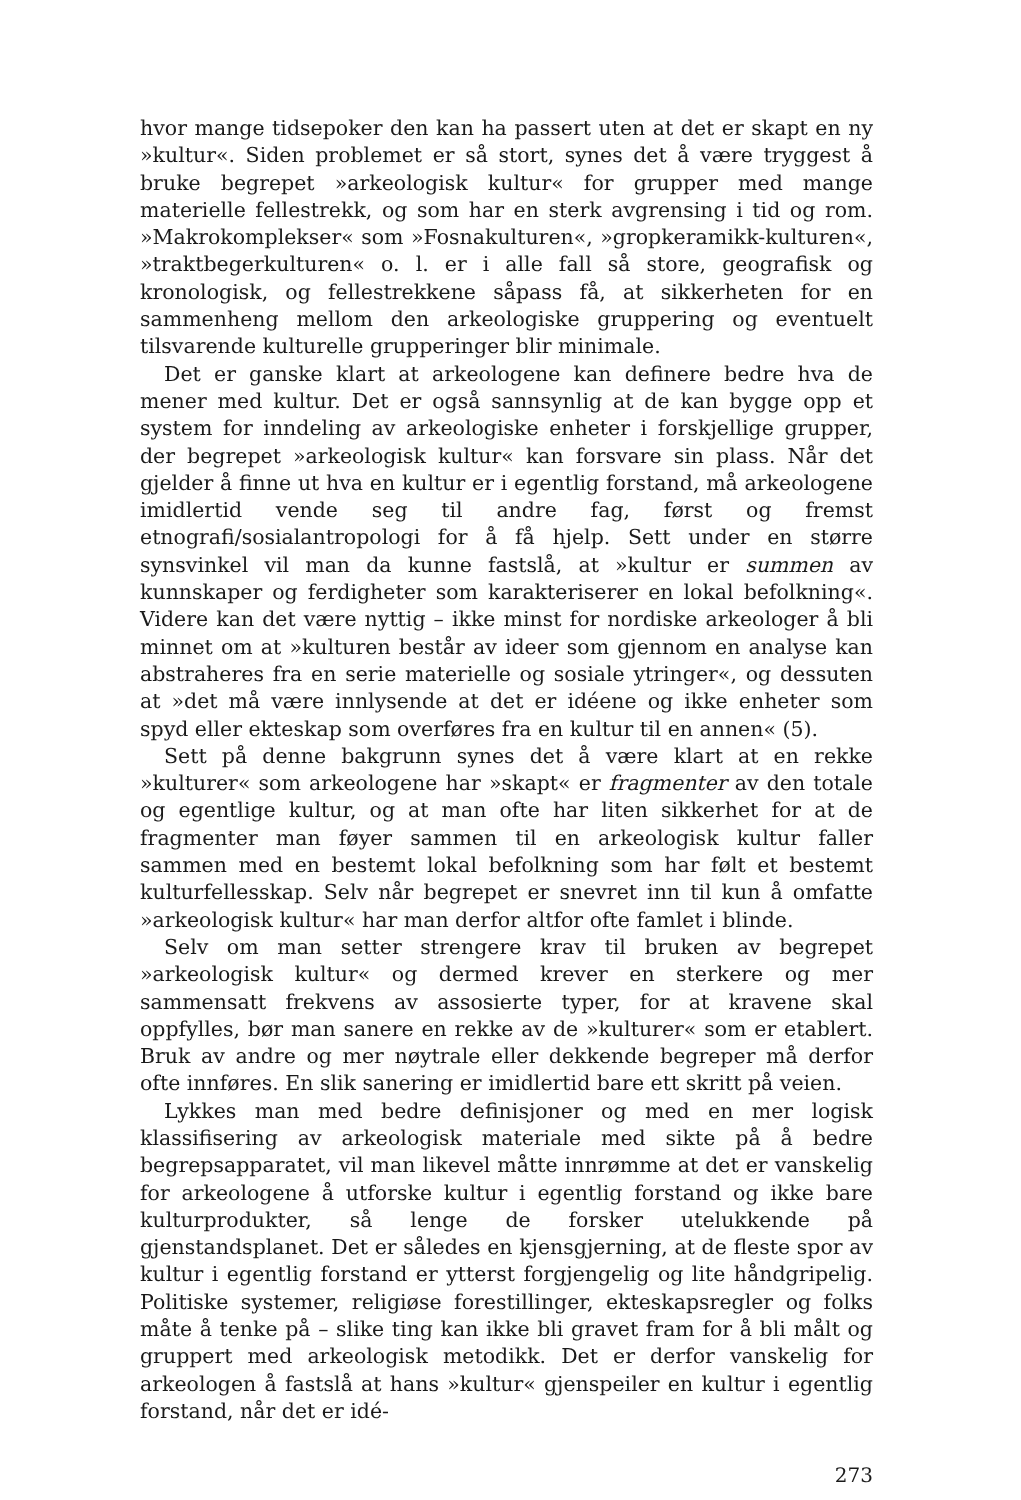hvor mange tidsepoker den kan ha passert uten at det er skapt en ny »kultur«. Siden problemet er så stort, synes det å være tryggest å bruke begrepet »arkeologisk kultur« for grupper med mange materielle fellestrekk, og som har en sterk avgrensing i tid og rom. »Makrokomplekser« som »Fosnakulturen«, »gropkeramikk-kulturen«, »traktbegerkulturen« o. l. er i alle fall så store, geografisk og kronologisk, og fellestrekkene såpass få, at sikkerheten for en sammenheng mellom den arkeologiske gruppering og eventuelt tilsvarende kulturelle grupperinger blir minimale.
Det er ganske klart at arkeologene kan definere bedre hva de mener med kultur. Det er også sannsynlig at de kan bygge opp et system for inndeling av arkeologiske enheter i forskjellige grupper, der begrepet »arkeologisk kultur« kan forsvare sin plass. Når det gjelder å finne ut hva en kultur er i egentlig forstand, må arkeologene imidlertid vende seg til andre fag, først og fremst etnografi/sosialantropologi for å få hjelp. Sett under en større synsvinkel vil man da kunne fastslå, at »kultur er summen av kunnskaper og ferdigheter som karakteriserer en lokal befolkning«. Videre kan det være nyttig – ikke minst for nordiske arkeologer å bli minnet om at »kulturen består av ideer som gjennom en analyse kan abstraheres fra en serie materielle og sosiale ytringer«, og dessuten at »det må være innlysende at det er idéene og ikke enheter som spyd eller ekteskap som overføres fra en kultur til en annen« (5).
Sett på denne bakgrunn synes det å være klart at en rekke »kulturer« som arkeologene har »skapt« er fragmenter av den totale og egentlige kultur, og at man ofte har liten sikkerhet for at de fragmenter man føyer sammen til en arkeologisk kultur faller sammen med en bestemt lokal befolkning som har følt et bestemt kulturfellesskap. Selv når begrepet er snevret inn til kun å omfatte »arkeologisk kultur« har man derfor altfor ofte famlet i blinde.
Selv om man setter strengere krav til bruken av begrepet »arkeologisk kultur« og dermed krever en sterkere og mer sammensatt frekvens av assosierte typer, for at kravene skal oppfylles, bør man sanere en rekke av de »kulturer« som er etablert. Bruk av andre og mer nøytrale eller dekkende begreper må derfor ofte innføres. En slik sanering er imidlertid bare ett skritt på veien.
Lykkes man med bedre definisjoner og med en mer logisk klassifisering av arkeologisk materiale med sikte på å bedre begrepsapparatet, vil man likevel måtte innrømme at det er vanskelig for arkeologene å utforske kultur i egentlig forstand og ikke bare kulturprodukter, så lenge de forsker utelukkende på gjenstandsplanet. Det er således en kjensgjerning, at de fleste spor av kultur i egentlig forstand er ytterst forgjengelig og lite håndgripelig. Politiske systemer, religiøse forestillinger, ekteskapsregler og folks måte å tenke på – slike ting kan ikke bli gravet fram for å bli målt og gruppert med arkeologisk metodikk. Det er derfor vanskelig for arkeologen å fastslå at hans »kultur« gjenspeiler en kultur i egentlig forstand, når det er idé-
273